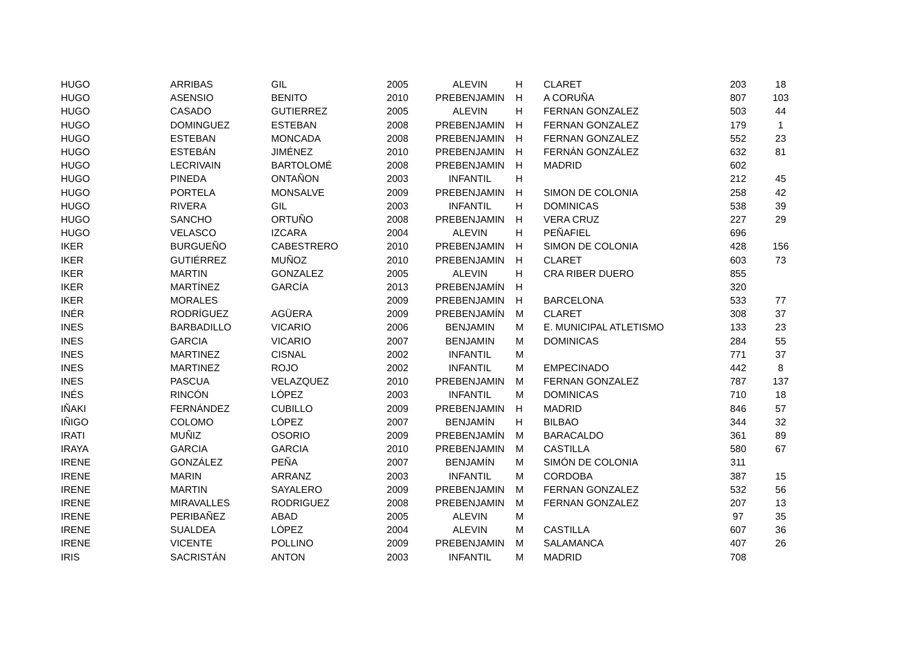| HUGO | ARRIBAS | GIL | 2005 | ALEVIN | H | CLARET | 203 | 18 |
| HUGO | ASENSIO | BENITO | 2010 | PREBENJAMIN | H | A CORUÑA | 807 | 103 |
| HUGO | CASADO | GUTIERREZ | 2005 | ALEVIN | H | FERNAN GONZALEZ | 503 | 44 |
| HUGO | DOMINGUEZ | ESTEBAN | 2008 | PREBENJAMIN | H | FERNAN GONZALEZ | 179 | 1 |
| HUGO | ESTEBAN | MONCADA | 2008 | PREBENJAMIN | H | FERNAN GONZALEZ | 552 | 23 |
| HUGO | ESTEBÁN | JIMÉNEZ | 2010 | PREBENJAMIN | H | FERNÁN GONZÁLEZ | 632 | 81 |
| HUGO | LECRIVAIN | BARTOLOMÉ | 2008 | PREBENJAMIN | H | MADRID | 602 | |
| HUGO | PINEDA | ONTAÑON | 2003 | INFANTIL | H | | 212 | 45 |
| HUGO | PORTELA | MONSALVE | 2009 | PREBENJAMIN | H | SIMON DE COLONIA | 258 | 42 |
| HUGO | RIVERA | GIL | 2003 | INFANTIL | H | DOMINICAS | 538 | 39 |
| HUGO | SANCHO | ORTUÑO | 2008 | PREBENJAMIN | H | VERA CRUZ | 227 | 29 |
| HUGO | VELASCO | IZCARA | 2004 | ALEVIN | H | PEÑAFIEL | 696 | |
| IKER | BURGUEÑO | CABESTRERO | 2010 | PREBENJAMIN | H | SIMON DE COLONIA | 428 | 156 |
| IKER | GUTIÉRREZ | MUÑOZ | 2010 | PREBENJAMIN | H | CLARET | 603 | 73 |
| IKER | MARTIN | GONZALEZ | 2005 | ALEVIN | H | CRA RIBER DUERO | 855 | |
| IKER | MARTÍNEZ | GARCÍA | 2013 | PREBENJAMÍN | H | | 320 | |
| IKER | MORALES | | 2009 | PREBENJAMIN | H | BARCELONA | 533 | 77 |
| INÉR | RODRÍGUEZ | AGÜERA | 2009 | PREBENJAMÍN | M | CLARET | 308 | 37 |
| INES | BARBADILLO | VICARIO | 2006 | BENJAMIN | M | E. MUNICIPAL ATLETISMO | 133 | 23 |
| INES | GARCIA | VICARIO | 2007 | BENJAMIN | M | DOMINICAS | 284 | 55 |
| INES | MARTINEZ | CISNAL | 2002 | INFANTIL | M | | 771 | 37 |
| INES | MARTINEZ | ROJO | 2002 | INFANTIL | M | EMPECINADO | 442 | 8 |
| INES | PASCUA | VELAZQUEZ | 2010 | PREBENJAMIN | M | FERNAN GONZALEZ | 787 | 137 |
| INÉS | RINCÓN | LÓPEZ | 2003 | INFANTIL | M | DOMINICAS | 710 | 18 |
| IÑAKI | FERNÁNDEZ | CUBILLO | 2009 | PREBENJAMIN | H | MADRID | 846 | 57 |
| IÑIGO | COLOMO | LÓPEZ | 2007 | BENJAMÍN | H | BILBAO | 344 | 32 |
| IRATI | MUÑIZ | OSORIO | 2009 | PREBENJAMÍN | M | BARACALDO | 361 | 89 |
| IRAYA | GARCIA | GARCIA | 2010 | PREBENJAMIN | M | CASTILLA | 580 | 67 |
| IRENE | GONZÁLEZ | PEÑA | 2007 | BENJAMÍN | M | SIMÓN DE COLONIA | 311 | |
| IRENE | MARIN | ARRANZ | 2003 | INFANTIL | M | CORDOBA | 387 | 15 |
| IRENE | MARTIN | SAYALERO | 2009 | PREBENJAMIN | M | FERNAN GONZALEZ | 532 | 56 |
| IRENE | MIRAVALLES | RODRIGUEZ | 2008 | PREBENJAMIN | M | FERNAN GONZALEZ | 207 | 13 |
| IRENE | PERIBAÑEZ | ABAD | 2005 | ALEVIN | M | | 97 | 35 |
| IRENE | SUALDEA | LÓPEZ | 2004 | ALEVIN | M | CASTILLA | 607 | 36 |
| IRENE | VICENTE | POLLINO | 2009 | PREBENJAMIN | M | SALAMANCA | 407 | 26 |
| IRIS | SACRISTÁN | ANTON | 2003 | INFANTIL | M | MADRID | 708 | |